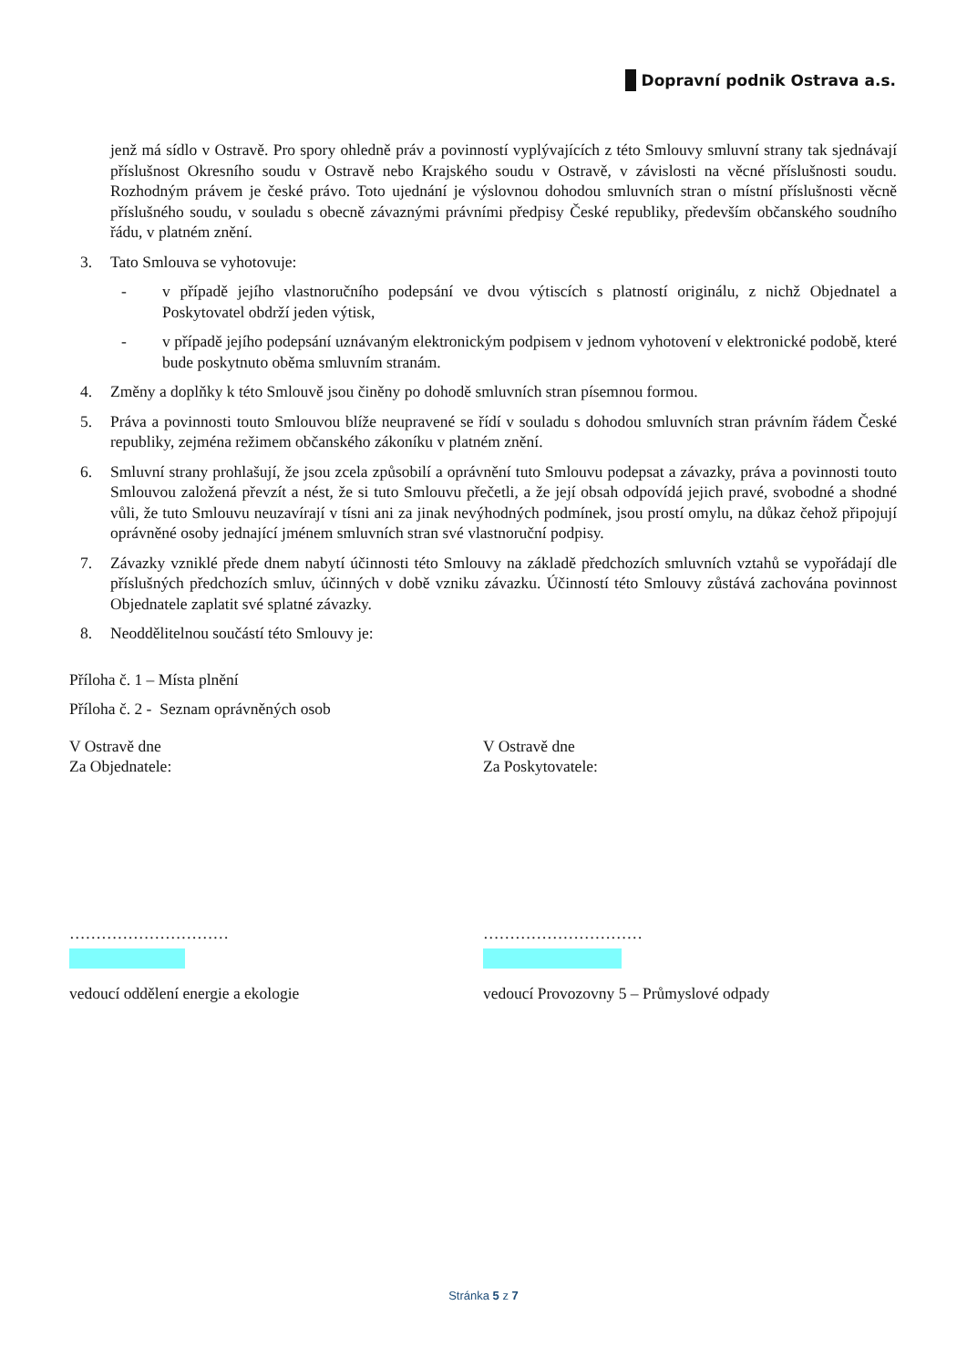Dopravní podnik Ostrava a.s.
jenž má sídlo v Ostravě. Pro spory ohledně práv a povinností vyplývajících z této Smlouvy smluvní strany tak sjednávají příslušnost Okresního soudu v Ostravě nebo Krajského soudu v Ostravě, v závislosti na věcné příslušnosti soudu. Rozhodným právem je české právo. Toto ujednání je výslovnou dohodou smluvních stran o místní příslušnosti věcně příslušného soudu, v souladu s obecně závaznými právními předpisy České republiky, především občanského soudního řádu, v platném znění.
3. Tato Smlouva se vyhotovuje:
- v případě jejího vlastnoručního podepsání ve dvou výtiscích s platností originálu, z nichž Objednatel a Poskytovatel obdrží jeden výtisk,
- v případě jejího podepsání uznávaným elektronickým podpisem v jednom vyhotovení v elektronické podobě, které bude poskytnuto oběma smluvním stranám.
4. Změny a doplňky k této Smlouvě jsou činěny po dohodě smluvních stran písemnou formou.
5. Práva a povinnosti touto Smlouvou blíže neupravené se řídí v souladu s dohodou smluvních stran právním řádem České republiky, zejména režimem občanského zákoníku v platném znění.
6. Smluvní strany prohlašují, že jsou zcela způsobilí a oprávnění tuto Smlouvu podepsat a závazky, práva a povinnosti touto Smlouvou založená převzít a nést, že si tuto Smlouvu přečetli, a že její obsah odpovídá jejich pravé, svobodné a shodné vůli, že tuto Smlouvu neuzavírají v tísni ani za jinak nevýhodných podmínek, jsou prostí omylu, na důkaz čehož připojují oprávněné osoby jednající jménem smluvních stran své vlastnoruční podpisy.
7. Závazky vzniklé přede dnem nabytí účinnosti této Smlouvy na základě předchozích smluvních vztahů se vypořádají dle příslušných předchozích smluv, účinných v době vzniku závazku. Účinností této Smlouvy zůstává zachována povinnost Objednatele zaplatit své splatné závazky.
8. Neoddělitelnou součástí této Smlouvy je:
Příloha č. 1 – Místa plnění
Příloha č. 2 - Seznam oprávněných osob
V Ostravě dne
Za Objednatele:
V Ostravě dne
Za Poskytovatele:
…………………………
vedoucí oddělení energie a ekologie
…………………………
vedoucí Provozovny 5 – Průmyslové odpady
Stránka 5 z 7